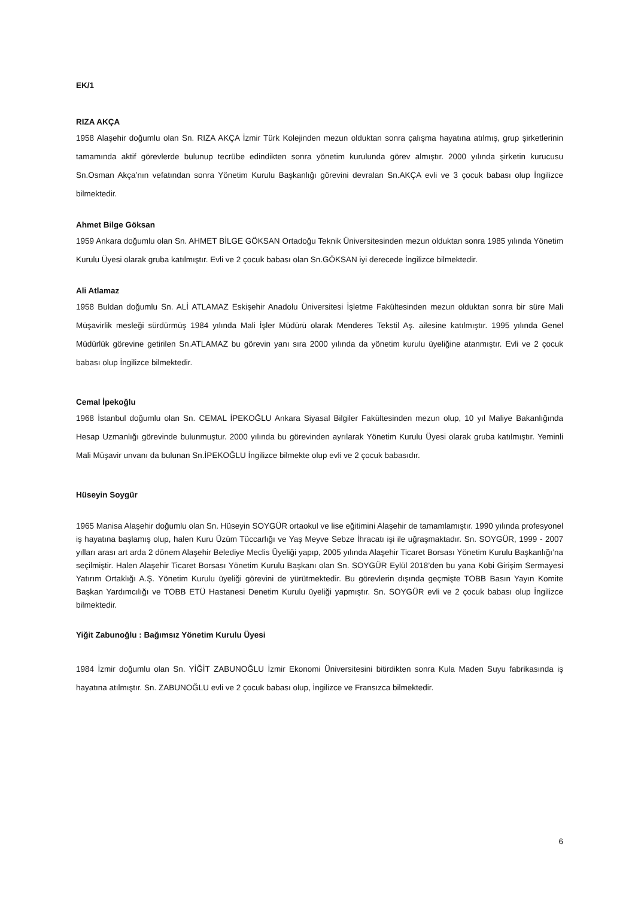EK/1
RIZA AKÇA
1958 Alaşehir doğumlu olan Sn. RIZA AKÇA İzmir Türk Kolejinden mezun olduktan sonra çalışma hayatına atılmış, grup şirketlerinin tamamında aktif görevlerde bulunup tecrübe edindikten sonra yönetim kurulunda görev almıştır. 2000 yılında şirketin kurucusu Sn.Osman Akça’nın vefatından sonra Yönetim Kurulu Başkanlığı görevini devralan Sn.AKÇA evli ve 3 çocuk babası olup İngilizce bilmektedir.
Ahmet Bilge Göksan
1959 Ankara doğumlu olan Sn. AHMET BİLGE GÖKSAN Ortadoğu Teknik Üniversitesinden mezun olduktan sonra 1985 yılında Yönetim Kurulu Üyesi olarak gruba katılmıştır. Evli ve 2 çocuk babası olan Sn.GÖKSAN iyi derecede İngilizce bilmektedir.
Ali Atlamaz
1958 Buldan doğumlu Sn. ALİ ATLAMAZ Eskişehir Anadolu Üniversitesi İşletme Fakültesinden mezun olduktan sonra bir süre Mali Müşavirlik mesleği sürdürmüş 1984 yılında Mali İşler Müdürü olarak Menderes Tekstil Aş. ailesine katılmıştır. 1995 yılında Genel Müdürlük görevine getirilen Sn.ATLAMAZ bu görevin yanı sıra 2000 yılında da yönetim kurulu üyeliğine atanmıştır. Evli ve 2 çocuk babası olup İngilizce bilmektedir.
Cemal İpekoğlu
1968 İstanbul doğumlu olan Sn. CEMAL İPEKOĞLU Ankara Siyasal Bilgiler Fakültesinden mezun olup, 10 yıl Maliye Bakanlığında Hesap Uzmanlığı görevinde bulunmuştur. 2000 yılında bu görevinden ayrılarak Yönetim Kurulu Üyesi olarak gruba katılmıştır. Yeminli Mali Müşavir unvanı da bulunan Sn.İPEKOĞLU İngilizce bilmekte olup evli ve 2 çocuk babasıdır.
Hüseyin Soygür
1965 Manisa Alaşehir doğumlu olan Sn. Hüseyin SOYGÜR ortaokul ve lise eğitimini Alaşehir de tamamlamıştır. 1990 yılında profesyonel iş hayatına başlamış olup, halen Kuru Üzüm Tüccarlığı ve Yaş Meyve Sebze İhracatı işi ile uğraşmaktadır. Sn. SOYGÜR, 1999 - 2007 yılları arası art arda 2 dönem Alaşehir Belediye Meclis Üyeliği yapıp, 2005 yılında Alaşehir Ticaret Borsası Yönetim Kurulu Başkanlığı’na seçilmiştir. Halen Alaşehir Ticaret Borsası Yönetim Kurulu Başkanı olan Sn. SOYGÜR Eylül 2018’den bu yana Kobi Girişim Sermayesi Yatırım Ortaklığı A.Ş. Yönetim Kurulu üyeliği görevini de yürütmektedir. Bu görevlerin dışında geçmişte TOBB Basın Yayın Komite Başkan Yardımcılığı ve TOBB ETÜ Hastanesi Denetim Kurulu üyeliği yapmıştır. Sn. SOYGÜR evli ve 2 çocuk babası olup İngilizce bilmektedir.
Yiğit Zabunoğlu : Bağımsız Yönetim Kurulu Üyesi
1984 İzmir doğumlu olan Sn. YİĞİT ZABUNOĞLU İzmir Ekonomi Üniversitesini bitirdikten sonra Kula Maden Suyu fabrikasında iş hayatına atılmıştır. Sn. ZABUNOĞLU evli ve 2 çocuk babası olup, İngilizce ve Fransızca bilmektedir.
6